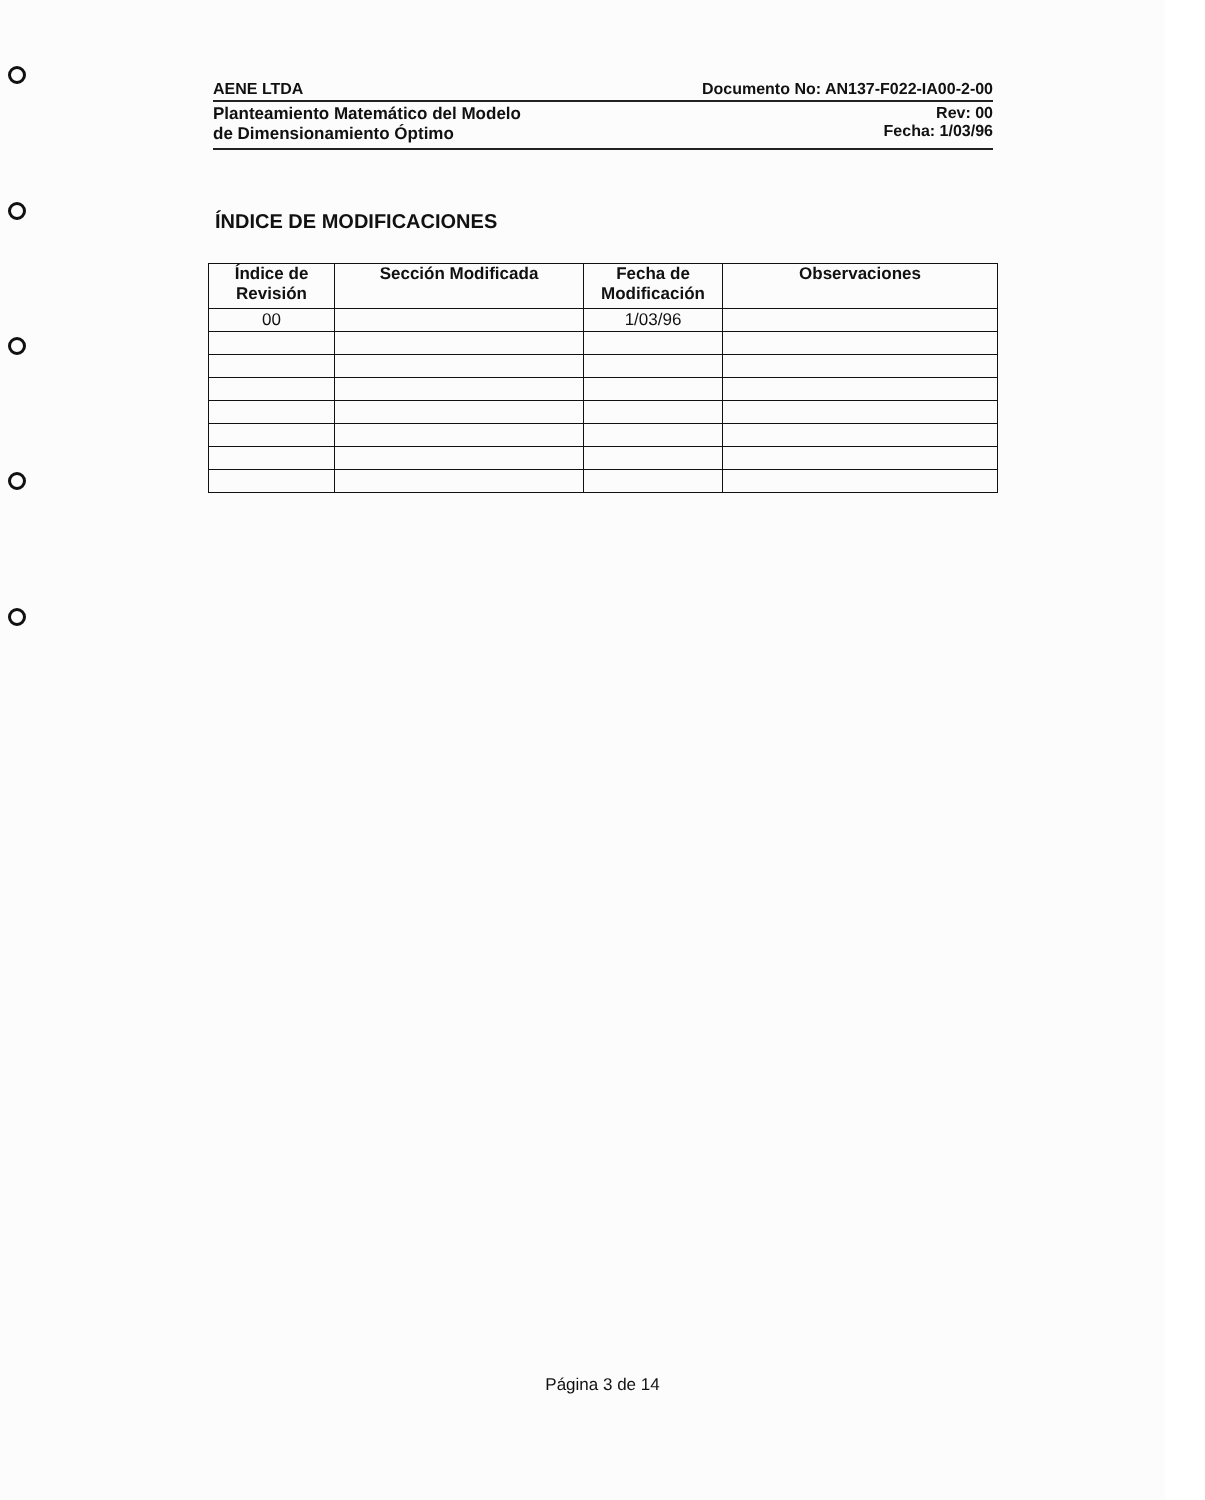AENE LTDA Documento No: AN137-F022-IA00-2-00
Planteamiento Matemático del Modelo
de Dimensionamiento Óptimo Rev: 00
Fecha: 1/03/96
ÍNDICE DE MODIFICACIONES
| Índice de Revisión | Sección Modificada | Fecha de Modificación | Observaciones |
| --- | --- | --- | --- |
| 00 | | 1/03/96 | |
Página 3 de 14